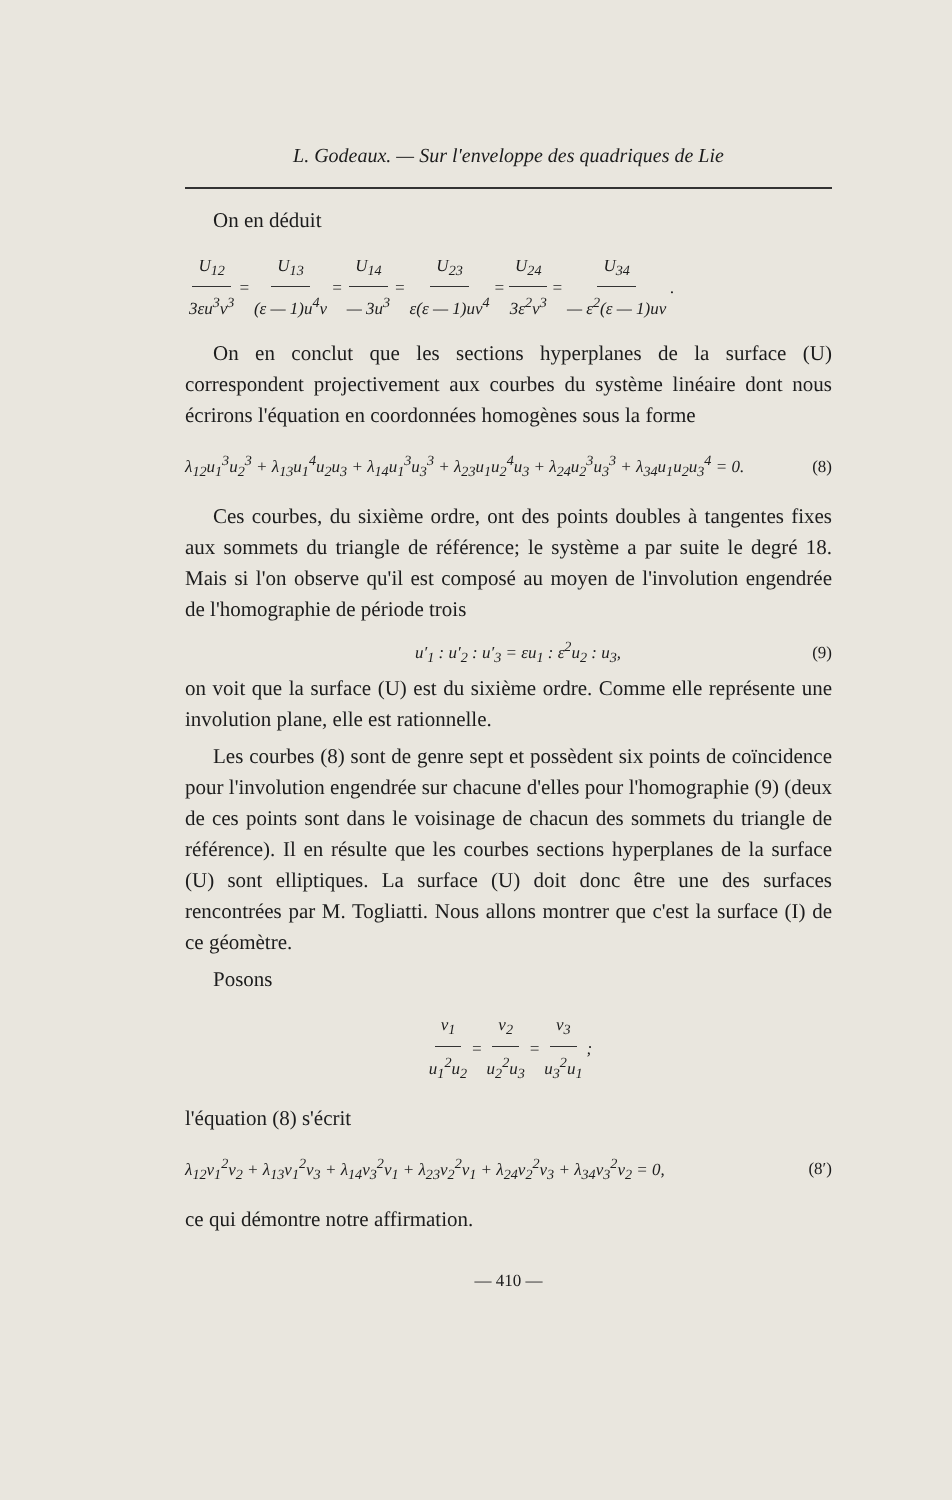L. Godeaux. — Sur l'enveloppe des quadriques de Lie
On en déduit
U<sub>12</sub> 3εu<sup>3</sup>v<sup>3</sup> = U<sub>13</sub> (ε — 1)u<sup>4</sup>v = U<sub>14</sub> — 3u<sup>3</sup> = U<sub>23</sub> ε(ε — 1)uv<sup>4</sup> = U<sub>24</sub> 3ε<sup>2</sup>v<sup>3</sup> = U<sub>34</sub> — ε<sup>2</sup>(ε — 1)uv.
On en conclut que les sections hyperplanes de la surface (U) correspondent projectivement aux courbes du système linéaire dont nous écrirons l'équation en coordonnées homogènes sous la forme
λ<sub>12</sub>u<sub>1</sub><sup>3</sup>u<sub>2</sub><sup>3</sup> + λ<sub>13</sub>u<sub>1</sub><sup>4</sup>u<sub>2</sub>u<sub>3</sub> + λ<sub>14</sub>u<sub>1</sub><sup>3</sup>u<sub>3</sub><sup>3</sup> + λ<sub>23</sub>u<sub>1</sub>u<sub>2</sub><sup>4</sup>u<sub>3</sub> + λ<sub>24</sub>u<sub>2</sub><sup>3</sup>u<sub>3</sub><sup>3</sup> + λ<sub>34</sub>u<sub>1</sub>u<sub>2</sub>u<sub>3</sub><sup>4</sup> = 0. (8)
Ces courbes, du sixième ordre, ont des points doubles à tangentes fixes aux sommets du triangle de référence; le système a par suite le degré 18. Mais si l'on observe qu'il est composé au moyen de l'involution engendrée de l'homographie de période trois
u′<sub>1</sub> : u′<sub>2</sub> : u′<sub>3</sub> = εu<sub>1</sub> : ε<sup>2</sup>u<sub>2</sub> : u<sub>3</sub>, (9)
on voit que la surface (U) est du sixième ordre. Comme elle représente une involution plane, elle est rationnelle.
Les courbes (8) sont de genre sept et possèdent six points de coïncidence pour l'involution engendrée sur chacune d'elles pour l'homographie (9) (deux de ces points sont dans le voisinage de chacun des sommets du triangle de référence). Il en résulte que les courbes sections hyperplanes de la surface (U) sont elliptiques. La surface (U) doit donc être une des surfaces rencontrées par M. Togliatti. Nous allons montrer que c'est la surface (I) de ce géomètre.
Posons
v<sub>1</sub> u<sub>1</sub><sup>2</sup>u<sub>2</sub> = v<sub>2</sub> u<sub>2</sub><sup>2</sup>u<sub>3</sub> = v<sub>3</sub> u<sub>3</sub><sup>2</sup>u<sub>1</sub>;
l'équation (8) s'écrit
λ<sub>12</sub>v<sub>1</sub><sup>2</sup>v<sub>2</sub> + λ<sub>13</sub>v<sub>1</sub><sup>2</sup>v<sub>3</sub> + λ<sub>14</sub>v<sub>3</sub><sup>2</sup>v<sub>1</sub> + λ<sub>23</sub>v<sub>2</sub><sup>2</sup>v<sub>1</sub> + λ<sub>24</sub>v<sub>2</sub><sup>2</sup>v<sub>3</sub> + λ<sub>34</sub>v<sub>3</sub><sup>2</sup>v<sub>2</sub> = 0, (8′)
ce qui démontre notre affirmation.
— 410 —